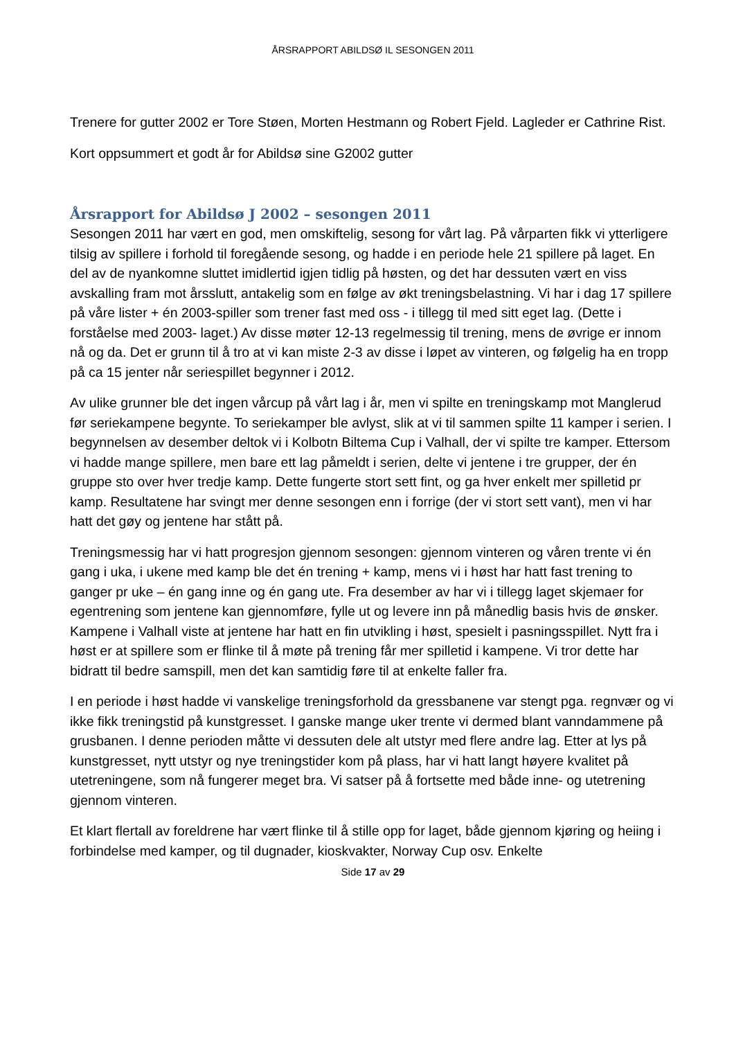ÅRSRAPPORT ABILDSØ IL SESONGEN 2011
Trenere for gutter 2002 er Tore Støen, Morten Hestmann og Robert Fjeld. Lagleder er Cathrine Rist.
Kort oppsummert et godt år for Abildsø sine G2002 gutter
Årsrapport for Abildsø J 2002 – sesongen 2011
Sesongen 2011 har vært en god, men omskiftelig, sesong for vårt lag. På vårparten fikk vi ytterligere tilsig av spillere i forhold til foregående sesong, og hadde i en periode hele 21 spillere på laget. En del av de nyankomne sluttet imidlertid igjen tidlig på høsten, og det har dessuten vært en viss avskalling fram mot årsslutt, antakelig som en følge av økt treningsbelastning. Vi har i dag 17 spillere på våre lister + én 2003-spiller som trener fast med oss - i tillegg til med sitt eget lag. (Dette i forståelse med 2003- laget.) Av disse møter 12-13 regelmessig til trening, mens de øvrige er innom nå og da. Det er grunn til å tro at vi kan miste 2-3 av disse i løpet av vinteren, og følgelig ha en tropp på ca 15 jenter når seriespillet begynner i 2012.
Av ulike grunner ble det ingen vårcup på vårt lag i år, men vi spilte en treningskamp mot Manglerud før seriekampene begynte. To seriekamper ble avlyst, slik at vi til sammen spilte 11 kamper i serien. I begynnelsen av desember deltok vi i Kolbotn Biltema Cup i Valhall, der vi spilte tre kamper. Ettersom vi hadde mange spillere, men bare ett lag påmeldt i serien, delte vi jentene i tre grupper, der én gruppe sto over hver tredje kamp. Dette fungerte stort sett fint, og ga hver enkelt mer spilletid pr kamp. Resultatene har svingt mer denne sesongen enn i forrige (der vi stort sett vant), men vi har hatt det gøy og jentene har stått på.
Treningsmessig har vi hatt progresjon gjennom sesongen: gjennom vinteren og våren trente vi én gang i uka, i ukene med kamp ble det én trening + kamp, mens vi i høst har hatt fast trening to ganger pr uke – én gang inne og én gang ute. Fra desember av har vi i tillegg laget skjemaer for egentrening som jentene kan gjennomføre, fylle ut og levere inn på månedlig basis hvis de ønsker. Kampene i Valhall viste at jentene har hatt en fin utvikling i høst, spesielt i pasningsspillet. Nytt fra i høst er at spillere som er flinke til å møte på trening får mer spilletid i kampene. Vi tror dette har bidratt til bedre samspill, men det kan samtidig føre til at enkelte faller fra.
I en periode i høst hadde vi vanskelige treningsforhold da gressbanene var stengt pga. regnvær og vi ikke fikk treningstid på kunstgresset. I ganske mange uker trente vi dermed blant vanndammene på grusbanen. I denne perioden måtte vi dessuten dele alt utstyr med flere andre lag. Etter at lys på kunstgresset, nytt utstyr og nye treningstider kom på plass, har vi hatt langt høyere kvalitet på utetreningene, som nå fungerer meget bra. Vi satser på å fortsette med både inne- og utetrening gjennom vinteren.
Et klart flertall av foreldrene har vært flinke til å stille opp for laget, både gjennom kjøring og heiing i forbindelse med kamper, og til dugnader, kioskvakter, Norway Cup osv. Enkelte
Side 17 av 29